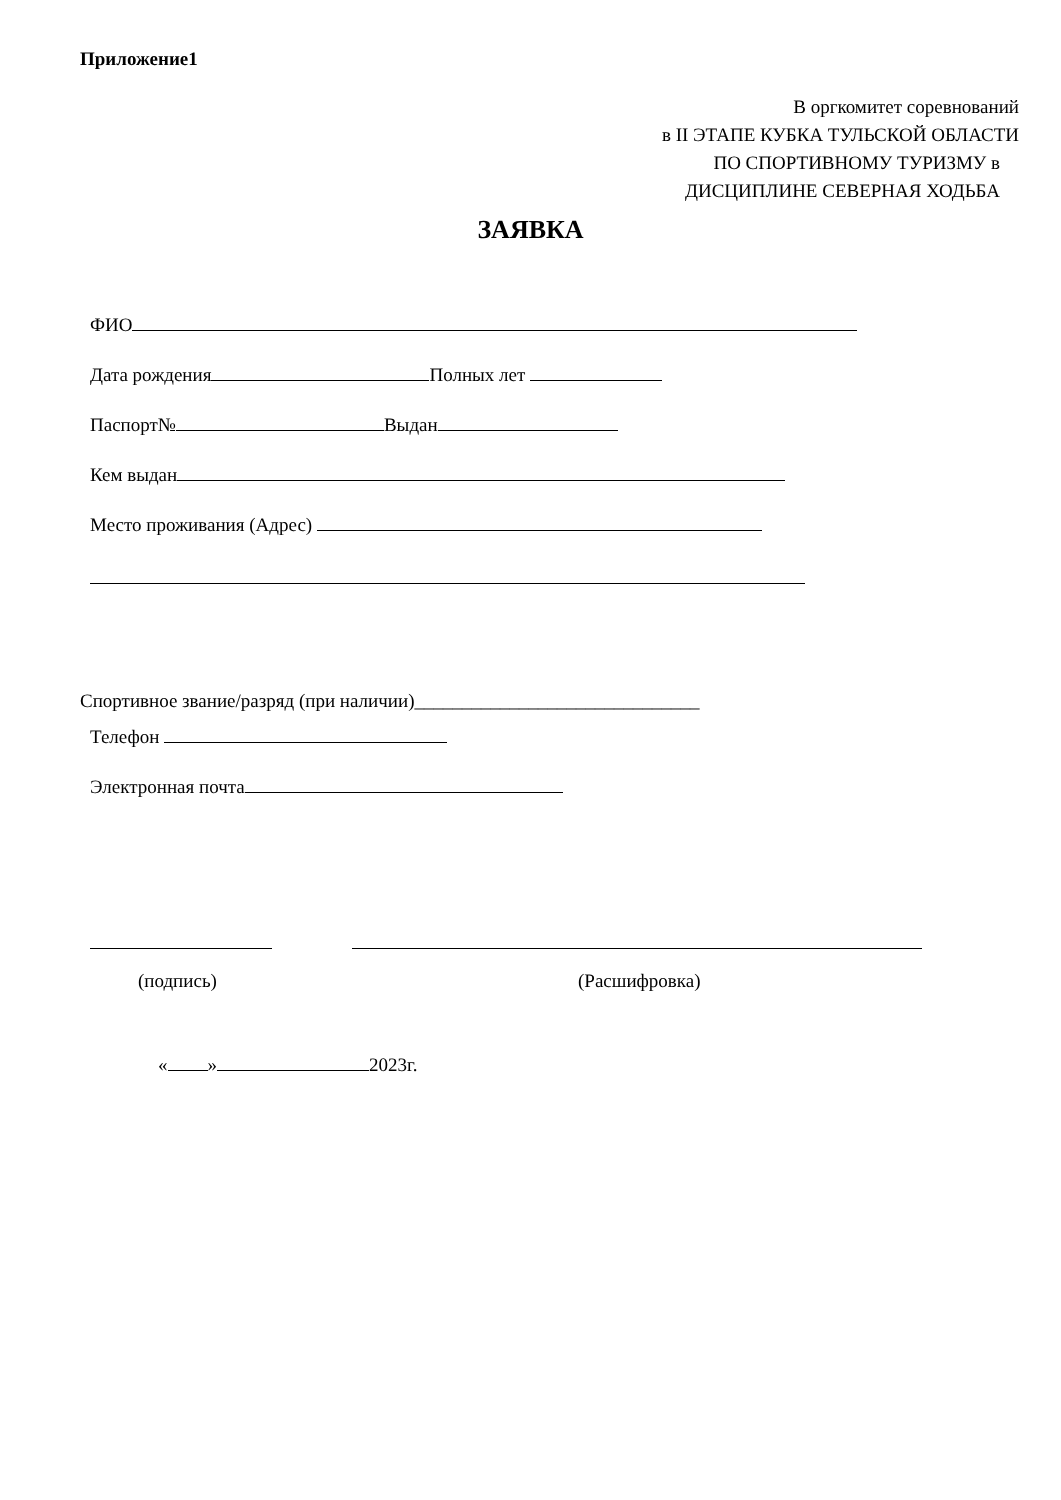Приложение1
В оргкомитет соревнований
в II ЭТАПЕ КУБКА ТУЛЬСКОЙ ОБЛАСТИ
ПО СПОРТИВНОМУ ТУРИЗМУ в
ДИСЦИПЛИНЕ СЕВЕРНАЯ ХОДЬБА
ЗАЯВКА
ФИО
Дата рождения Полных лет
Паспорт№ Выдан
Кем выдан
Место проживания (Адрес)
Спортивное звание/разряд (при наличии)______________________________
Телефон
Электронная почта
(подпись) (Расшифровка)
« » 2023г.